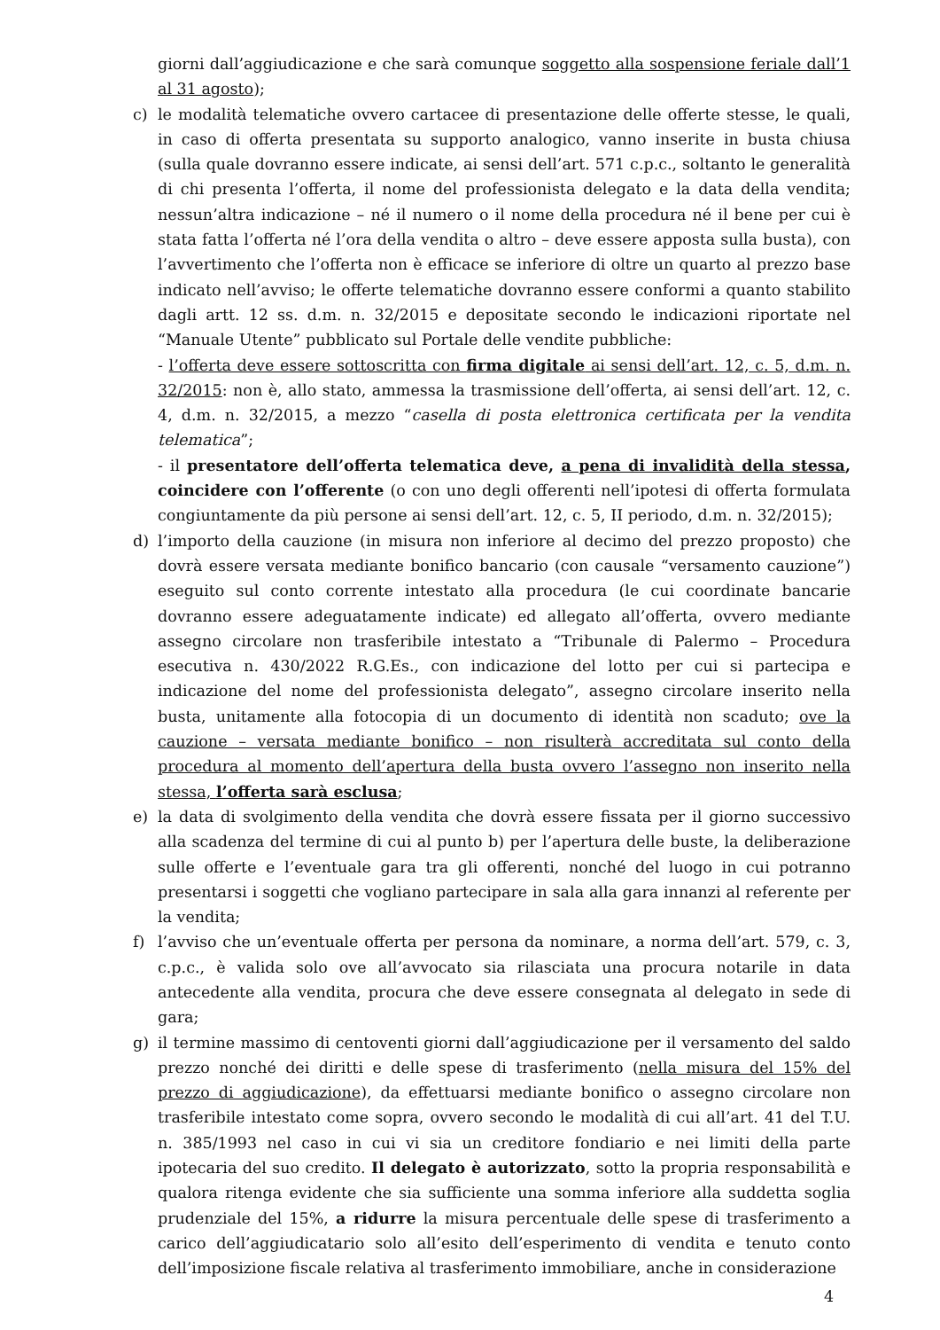giorni dall’aggiudicazione e che sarà comunque soggetto alla sospensione feriale dall’1 al 31 agosto);
c) le modalità telematiche ovvero cartacee di presentazione delle offerte stesse, le quali, in caso di offerta presentata su supporto analogico, vanno inserite in busta chiusa (sulla quale dovranno essere indicate, ai sensi dell’art. 571 c.p.c., soltanto le generalità di chi presenta l’offerta, il nome del professionista delegato e la data della vendita; nessun’altra indicazione – né il numero o il nome della procedura né il bene per cui è stata fatta l’offerta né l’ora della vendita o altro – deve essere apposta sulla busta), con l’avvertimento che l’offerta non è efficace se inferiore di oltre un quarto al prezzo base indicato nell’avviso; le offerte telematiche dovranno essere conformi a quanto stabilito dagli artt. 12 ss. d.m. n. 32/2015 e depositate secondo le indicazioni riportate nel “Manuale Utente” pubblicato sul Portale delle vendite pubbliche:
- l’offerta deve essere sottoscritta con firma digitale ai sensi dell’art. 12, c. 5, d.m. n. 32/2015: non è, allo stato, ammessa la trasmissione dell’offerta, ai sensi dell’art. 12, c. 4, d.m. n. 32/2015, a mezzo “casella di posta elettronica certificata per la vendita telematica”;
- il presentatore dell’offerta telematica deve, a pena di invalidità della stessa, coincidere con l’offerente (o con uno degli offerenti nell’ipotesi di offerta formulata congiuntamente da più persone ai sensi dell’art. 12, c. 5, II periodo, d.m. n. 32/2015);
d) l’importo della cauzione (in misura non inferiore al decimo del prezzo proposto) che dovrà essere versata mediante bonifico bancario (con causale “versamento cauzione”) eseguito sul conto corrente intestato alla procedura (le cui coordinate bancarie dovranno essere adeguatamente indicate) ed allegato all’offerta, ovvero mediante assegno circolare non trasferibile intestato a “Tribunale di Palermo – Procedura esecutiva n. 430/2022 R.G.Es., con indicazione del lotto per cui si partecipa e indicazione del nome del professionista delegato”, assegno circolare inserito nella busta, unitamente alla fotocopia di un documento di identità non scaduto; ove la cauzione – versata mediante bonifico – non risulterà accreditata sul conto della procedura al momento dell’apertura della busta ovvero l’assegno non inserito nella stessa, l’offerta sarà esclusa;
e) la data di svolgimento della vendita che dovrà essere fissata per il giorno successivo alla scadenza del termine di cui al punto b) per l’apertura delle buste, la deliberazione sulle offerte e l’eventuale gara tra gli offerenti, nonché del luogo in cui potranno presentarsi i soggetti che vogliano partecipare in sala alla gara innanzi al referente per la vendita;
f) l’avviso che un’eventuale offerta per persona da nominare, a norma dell’art. 579, c. 3, c.p.c., è valida solo ove all’avvocato sia rilasciata una procura notarile in data antecedente alla vendita, procura che deve essere consegnata al delegato in sede di gara;
g) il termine massimo di centoventi giorni dall’aggiudicazione per il versamento del saldo prezzo nonché dei diritti e delle spese di trasferimento (nella misura del 15% del prezzo di aggiudicazione), da effettuarsi mediante bonifico o assegno circolare non trasferibile intestato come sopra, ovvero secondo le modalità di cui all’art. 41 del T.U. n. 385/1993 nel caso in cui vi sia un creditore fondiario e nei limiti della parte ipotecaria del suo credito. Il delegato è autorizzato, sotto la propria responsabilità e qualora ritenga evidente che sia sufficiente una somma inferiore alla suddetta soglia prudenziale del 15%, a ridurre la misura percentuale delle spese di trasferimento a carico dell’aggiudicatario solo all’esito dell’esperimento di vendita e tenuto conto dell’imposizione fiscale relativa al trasferimento immobiliare, anche in considerazione
4